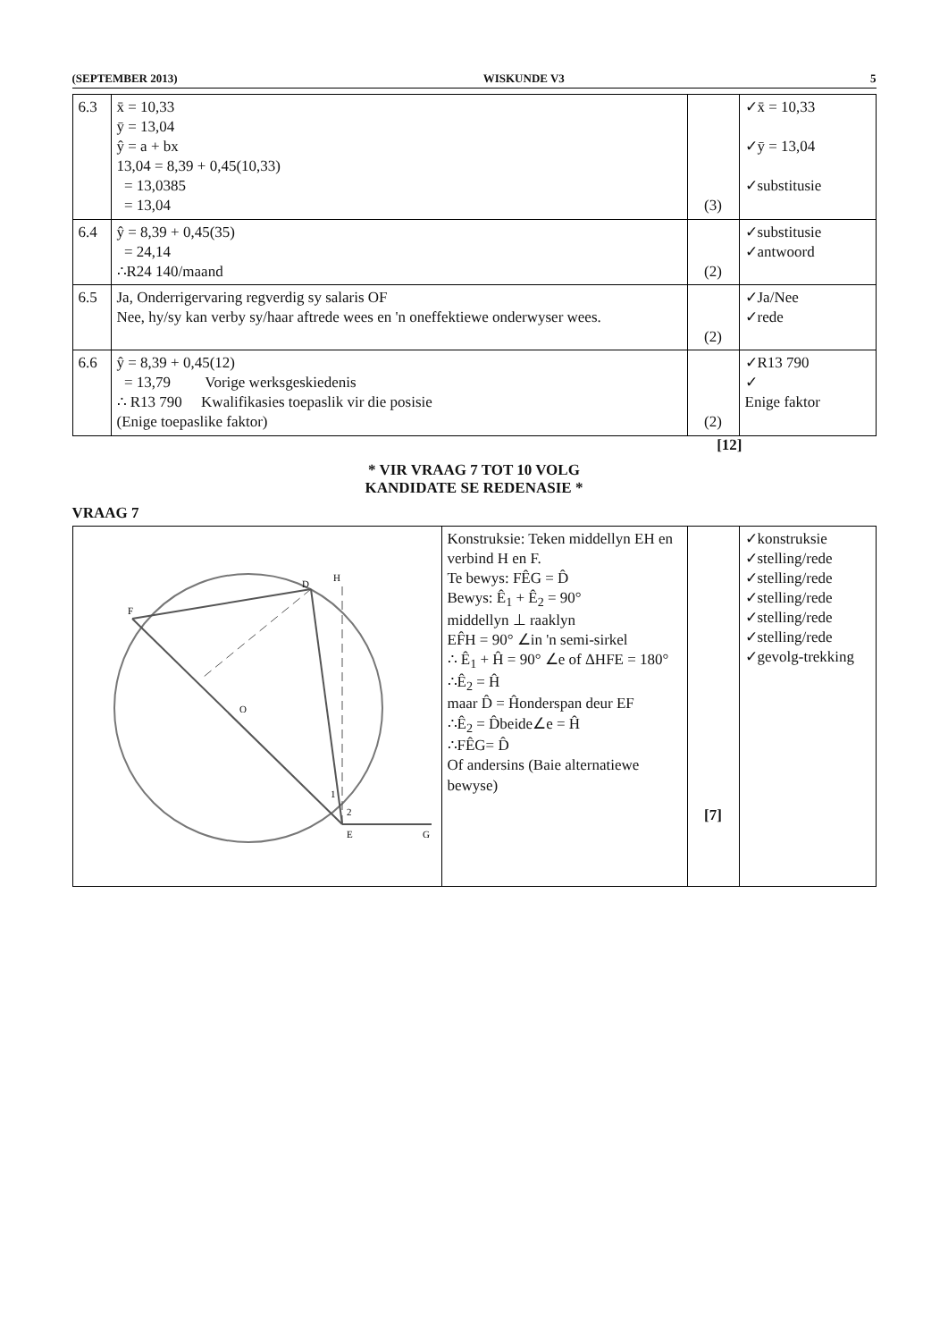(SEPTEMBER 2013) WISKUNDE V3 5
| 6.3 | x̄ = 10,33 ȳ = 13,04 ŷ = a + bx 13,04 = 8,39 + 0,45(10,33) = 13,0385 = 13,04 | (3) | ✓x̄ = 10,33 ✓ȳ = 13,04 ✓substitusie |
| 6.4 | ŷ = 8,39 + 0,45(35) = 24,14 ∴R24 140/maand | (2) | ✓substitusie ✓antwoord |
| 6.5 | Ja, Onderrigervaring regverdig sy salaris OF Nee, hy/sy kan verby sy/haar aftrede wees en 'n oneffektiewe onderwyser wees. | (2) | ✓Ja/Nee ✓rede |
| 6.6 | ŷ = 8,39 + 0,45(12) = 13,79 Vorige werksgeskiedenis ∴ R13 790 Kwalifikasies toepaslik vir die posisie (Enige toepaslike faktor) | (2) | ✓R13 790 ✓ Enige faktor |
[12]
* VIR VRAAG 7 TOT 10 VOLG
KANDIDATE SE REDENASIE *
VRAAG 7
| H D F O E G 2 1 | Konstruksie: Teken middellyn EH en verbind H en F. Te bewys: FÊG = D̂ Bewys: Ê<sub>1</sub> + Ê<sub>2</sub> = 90° middellyn ⊥ raaklyn EF̂H = 90° ∠in 'n semi-sirkel ∴ Ê<sub>1</sub> + Ĥ = 90° ∠e of ΔHFE = 180° ∴Ê<sub>2</sub> = Ĥ maar D̂ = Ĥonderspan deur EF ∴Ê<sub>2</sub> = D̂beide∠e = Ĥ ∴FÊG= D̂ Of andersins (Baie alternatiewe bewyse) | [7] | ✓konstruksie ✓stelling/rede ✓stelling/rede ✓stelling/rede ✓stelling/rede ✓stelling/rede ✓gevolg-trekking |